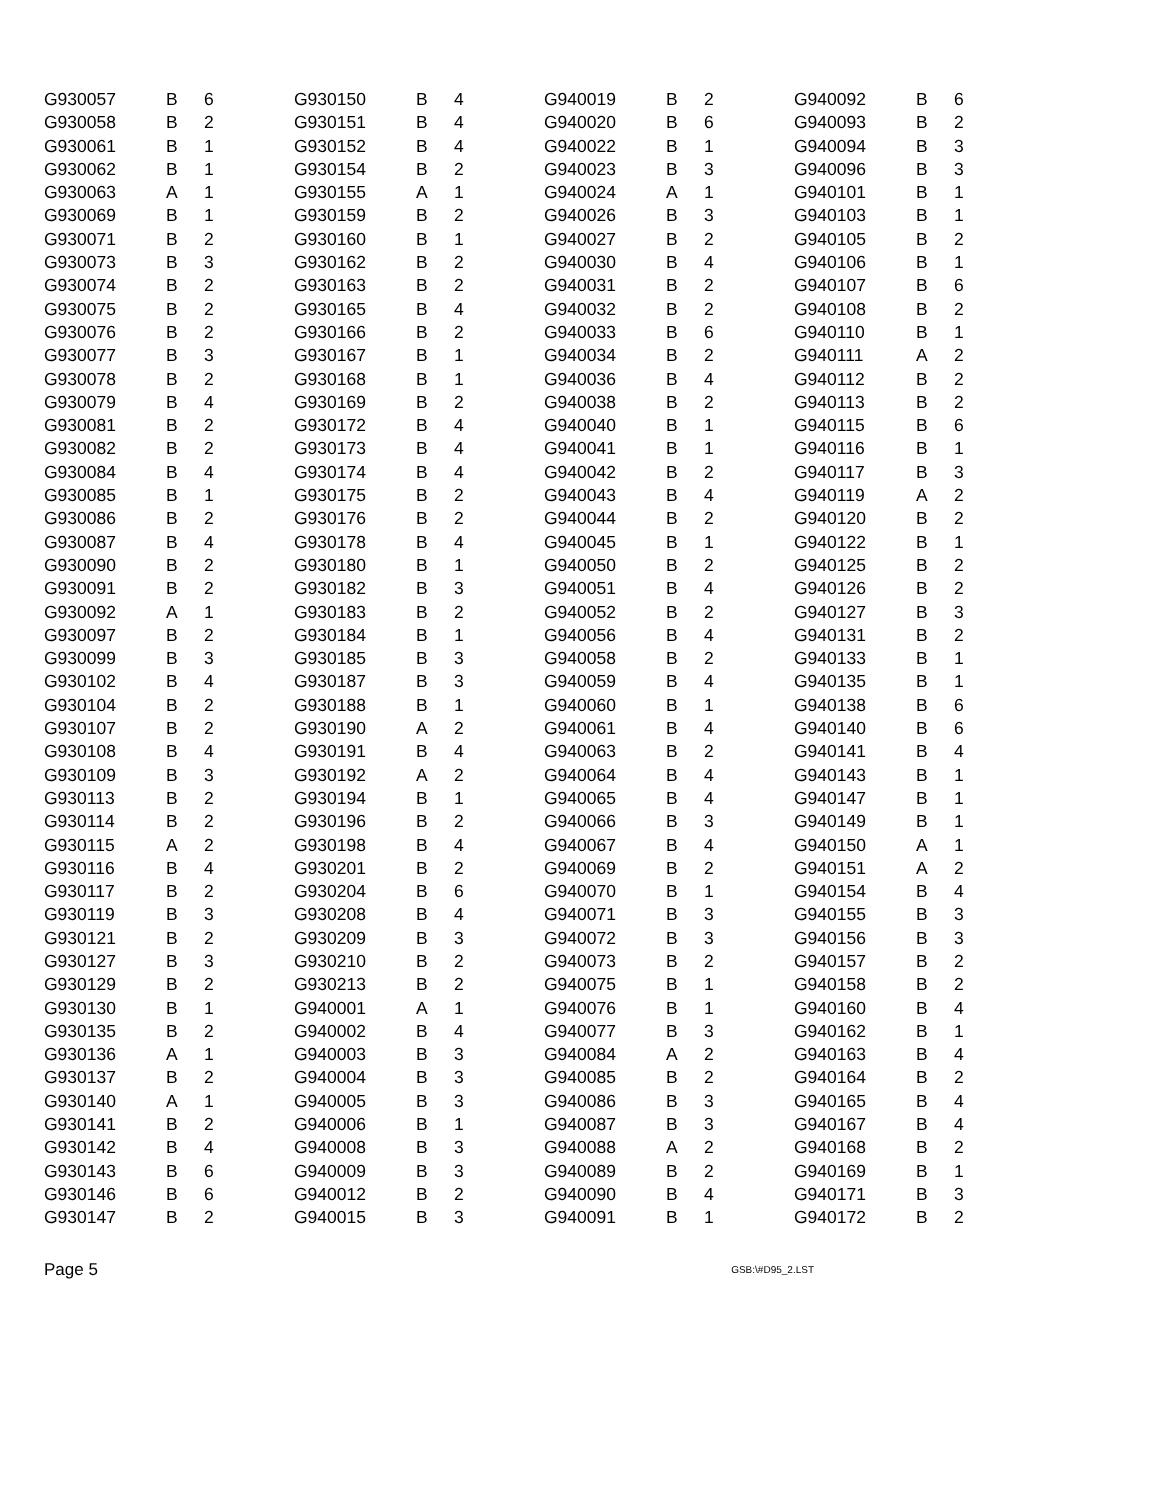| G930057 | B | 6 |
| G930058 | B | 2 |
| G930061 | B | 1 |
| G930062 | B | 1 |
| G930063 | A | 1 |
| G930069 | B | 1 |
| G930071 | B | 2 |
| G930073 | B | 3 |
| G930074 | B | 2 |
| G930075 | B | 2 |
| G930076 | B | 2 |
| G930077 | B | 3 |
| G930078 | B | 2 |
| G930079 | B | 4 |
| G930081 | B | 2 |
| G930082 | B | 2 |
| G930084 | B | 4 |
| G930085 | B | 1 |
| G930086 | B | 2 |
| G930087 | B | 4 |
| G930090 | B | 2 |
| G930091 | B | 2 |
| G930092 | A | 1 |
| G930097 | B | 2 |
| G930099 | B | 3 |
| G930102 | B | 4 |
| G930104 | B | 2 |
| G930107 | B | 2 |
| G930108 | B | 4 |
| G930109 | B | 3 |
| G930113 | B | 2 |
| G930114 | B | 2 |
| G930115 | A | 2 |
| G930116 | B | 4 |
| G930117 | B | 2 |
| G930119 | B | 3 |
| G930121 | B | 2 |
| G930127 | B | 3 |
| G930129 | B | 2 |
| G930130 | B | 1 |
| G930135 | B | 2 |
| G930136 | A | 1 |
| G930137 | B | 2 |
| G930140 | A | 1 |
| G930141 | B | 2 |
| G930142 | B | 4 |
| G930143 | B | 6 |
| G930146 | B | 6 |
| G930147 | B | 2 |
| G930150 | B | 4 |
| G930151 | B | 4 |
| G930152 | B | 4 |
| G930154 | B | 2 |
| G930155 | A | 1 |
| G930159 | B | 2 |
| G930160 | B | 1 |
| G930162 | B | 2 |
| G930163 | B | 2 |
| G930165 | B | 4 |
| G930166 | B | 2 |
| G930167 | B | 1 |
| G930168 | B | 1 |
| G930169 | B | 2 |
| G930172 | B | 4 |
| G930173 | B | 4 |
| G930174 | B | 4 |
| G930175 | B | 2 |
| G930176 | B | 2 |
| G930178 | B | 4 |
| G930180 | B | 1 |
| G930182 | B | 3 |
| G930183 | B | 2 |
| G930184 | B | 1 |
| G930185 | B | 3 |
| G930187 | B | 3 |
| G930188 | B | 1 |
| G930190 | A | 2 |
| G930191 | B | 4 |
| G930192 | A | 2 |
| G930194 | B | 1 |
| G930196 | B | 2 |
| G930198 | B | 4 |
| G930201 | B | 2 |
| G930204 | B | 6 |
| G930208 | B | 4 |
| G930209 | B | 3 |
| G930210 | B | 2 |
| G930213 | B | 2 |
| G940001 | A | 1 |
| G940002 | B | 4 |
| G940003 | B | 3 |
| G940004 | B | 3 |
| G940005 | B | 3 |
| G940006 | B | 1 |
| G940008 | B | 3 |
| G940009 | B | 3 |
| G940012 | B | 2 |
| G940015 | B | 3 |
| G940019 | B | 2 |
| G940020 | B | 6 |
| G940022 | B | 1 |
| G940023 | B | 3 |
| G940024 | A | 1 |
| G940026 | B | 3 |
| G940027 | B | 2 |
| G940030 | B | 4 |
| G940031 | B | 2 |
| G940032 | B | 2 |
| G940033 | B | 6 |
| G940034 | B | 2 |
| G940036 | B | 4 |
| G940038 | B | 2 |
| G940040 | B | 1 |
| G940041 | B | 1 |
| G940042 | B | 2 |
| G940043 | B | 4 |
| G940044 | B | 2 |
| G940045 | B | 1 |
| G940050 | B | 2 |
| G940051 | B | 4 |
| G940052 | B | 2 |
| G940056 | B | 4 |
| G940058 | B | 2 |
| G940059 | B | 4 |
| G940060 | B | 1 |
| G940061 | B | 4 |
| G940063 | B | 2 |
| G940064 | B | 4 |
| G940065 | B | 4 |
| G940066 | B | 3 |
| G940067 | B | 4 |
| G940069 | B | 2 |
| G940070 | B | 1 |
| G940071 | B | 3 |
| G940072 | B | 3 |
| G940073 | B | 2 |
| G940075 | B | 1 |
| G940076 | B | 1 |
| G940077 | B | 3 |
| G940084 | A | 2 |
| G940085 | B | 2 |
| G940086 | B | 3 |
| G940087 | B | 3 |
| G940088 | A | 2 |
| G940089 | B | 2 |
| G940090 | B | 4 |
| G940091 | B | 1 |
| G940092 | B | 6 |
| G940093 | B | 2 |
| G940094 | B | 3 |
| G940096 | B | 3 |
| G940101 | B | 1 |
| G940103 | B | 1 |
| G940105 | B | 2 |
| G940106 | B | 1 |
| G940107 | B | 6 |
| G940108 | B | 2 |
| G940110 | B | 1 |
| G940111 | A | 2 |
| G940112 | B | 2 |
| G940113 | B | 2 |
| G940115 | B | 6 |
| G940116 | B | 1 |
| G940117 | B | 3 |
| G940119 | A | 2 |
| G940120 | B | 2 |
| G940122 | B | 1 |
| G940125 | B | 2 |
| G940126 | B | 2 |
| G940127 | B | 3 |
| G940131 | B | 2 |
| G940133 | B | 1 |
| G940135 | B | 1 |
| G940138 | B | 6 |
| G940140 | B | 6 |
| G940141 | B | 4 |
| G940143 | B | 1 |
| G940147 | B | 1 |
| G940149 | B | 1 |
| G940150 | A | 1 |
| G940151 | A | 2 |
| G940154 | B | 4 |
| G940155 | B | 3 |
| G940156 | B | 3 |
| G940157 | B | 2 |
| G940158 | B | 2 |
| G940160 | B | 4 |
| G940162 | B | 1 |
| G940163 | B | 4 |
| G940164 | B | 2 |
| G940165 | B | 4 |
| G940167 | B | 4 |
| G940168 | B | 2 |
| G940169 | B | 1 |
| G940171 | B | 3 |
| G940172 | B | 2 |
Page 5 GSB:\#D95_2.LST